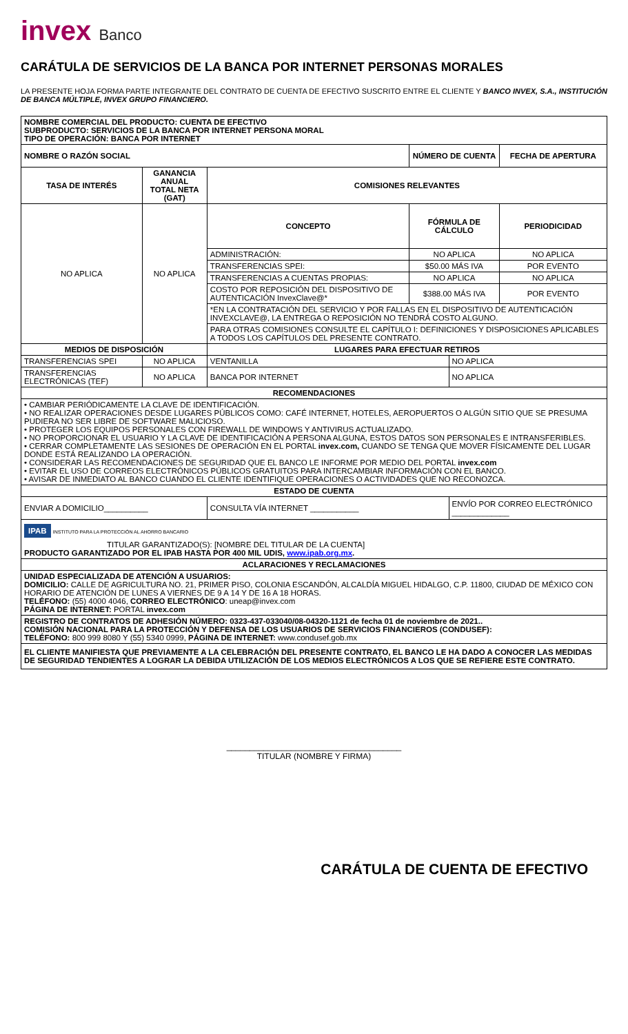invex Banco
CARÁTULA DE SERVICIOS DE LA BANCA POR INTERNET PERSONAS MORALES
LA PRESENTE HOJA FORMA PARTE INTEGRANTE DEL CONTRATO DE CUENTA DE EFECTIVO SUSCRITO ENTRE EL CLIENTE Y BANCO INVEX, S.A., INSTITUCIÓN DE BANCA MÚLTIPLE, INVEX GRUPO FINANCIERO.
| NOMBRE COMERCIAL DEL PRODUCTO: CUENTA DE EFECTIVO SUBPRODUCTO: SERVICIOS DE LA BANCA POR INTERNET PERSONA MORAL TIPO DE OPERACIÓN: BANCA POR INTERNET | | | | | |
| --- | --- | --- | --- | --- | --- |
| NOMBRE O RAZÓN SOCIAL | | | NÚMERO DE CUENTA | | FECHA DE APERTURA |
| TASA DE INTERÉS | GANANCIA ANUAL TOTAL NETA (GAT) | COMISIONES RELEVANTES | | | |
| NO APLICA | NO APLICA | CONCEPTO | FÓRMULA DE CÁLCULO | | PERIODICIDAD |
| | | ADMINISTRACIÓN: | NO APLICA | | NO APLICA |
| | | TRANSFERENCIAS SPEI: | $50.00 MÁS IVA | | POR EVENTO |
| | | TRANSFERENCIAS A CUENTAS PROPIAS: | NO APLICA | | NO APLICA |
| | | COSTO POR REPOSICIÓN DEL DISPOSITIVO DE AUTENTICACIÓN InvexClave@* | $388.00 MÁS IVA | | POR EVENTO |
| | | *EN LA CONTRATACIÓN DEL SERVICIO Y POR FALLAS EN EL DISPOSITIVO DE AUTENTICACIÓN INVEXCLAVE@, LA ENTREGA O REPOSICIÓN NO TENDRÁ COSTO ALGUNO. | | | |
| | | PARA OTRAS COMISIONES CONSULTE EL CAPÍTULO I: DEFINICIONES Y DISPOSICIONES APLICABLES A TODOS LOS CAPÍTULOS DEL PRESENTE CONTRATO. | | | |
| MEDIOS DE DISPOSICIÓN | | LUGARES PARA EFECTUAR RETIROS | | | |
| TRANSFERENCIAS SPEI | NO APLICA | VENTANILLA | | NO APLICA | |
| TRANSFERENCIAS ELECTRÓNICAS (TEF) | NO APLICA | BANCA POR INTERNET | | NO APLICA | |
| RECOMENDACIONES | | | | | |
| • CAMBIAR PERIÓDICAMENTE LA CLAVE DE IDENTIFICACIÓN. • NO REALIZAR OPERACIONES DESDE LUGARES PÚBLICOS COMO: CAFÉ INTERNET, HOTELES, AEROPUERTOS O ALGÚN SITIO QUE SE PRESUMA PUDIERA NO SER LIBRE DE SOFTWARE MALICIOSO. • PROTEGER LOS EQUIPOS PERSONALES CON FIREWALL DE WINDOWS Y ANTIVIRUS ACTUALIZADO. • NO PROPORCIONAR EL USUARIO Y LA CLAVE DE IDENTIFICACIÓN A PERSONA ALGUNA, ESTOS DATOS SON PERSONALES E INTRANSFERIBLES. • CERRAR COMPLETAMENTE LAS SESIONES DE OPERACIÓN EN EL PORTAL invex.com, CUANDO SE TENGA QUE MOVER FÍSICAMENTE DEL LUGAR DONDE ESTÁ REALIZANDO LA OPERACIÓN. • CONSIDERAR LAS RECOMENDACIONES DE SEGURIDAD QUE EL BANCO LE INFORME POR MEDIO DEL PORTAL invex.com • EVITAR EL USO DE CORREOS ELECTRÓNICOS PÚBLICOS GRATUITOS PARA INTERCAMBIAR INFORMACIÓN CON EL BANCO. • AVISAR DE INMEDIATO AL BANCO CUANDO EL CLIENTE IDENTIFIQUE OPERACIONES O ACTIVIDADES QUE NO RECONOZCA. | | | | | |
| ESTADO DE CUENTA | | | | | |
| ENVIAR A DOMICILIO__________ | | CONSULTA VÍA INTERNET ___________ | | ENVÍO POR CORREO ELECTRÓNICO _____________ | |
| IPAB INSTITUTO PARA LA PROTECCIÓN AL AHORRO BANCARIO TITULAR GARANTIZADO(S): [NOMBRE DEL TITULAR DE LA CUENTA] PRODUCTO GARANTIZADO POR EL IPAB HASTA POR 400 MIL UDIS, www.ipab.org.mx . | | | | | |
| ACLARACIONES Y RECLAMACIONES | | | | | |
| UNIDAD ESPECIALIZADA DE ATENCIÓN A USUARIOS: DOMICILIO: CALLE DE AGRICULTURA NO. 21, PRIMER PISO, COLONIA ESCANDÓN, ALCALDÍA MIGUEL HIDALGO, C.P. 11800, CIUDAD DE MÉXICO CON HORARIO DE ATENCIÓN DE LUNES A VIERNES DE 9 A 14 Y DE 16 A 18 HORAS. TELÉFONO: (55) 4000 4046, CORREO ELECTRÓNICO : uneap@invex.com PÁGINA DE INTERNET: PORTAL invex.com | | | | | |
| REGISTRO DE CONTRATOS DE ADHESIÓN NÚMERO: 0323-437-033040/08-04320-1121 de fecha 01 de noviembre de 2021.. COMISIÓN NACIONAL PARA LA PROTECCIÓN Y DEFENSA DE LOS USUARIOS DE SERVICIOS FINANCIEROS (CONDUSEF): TELÉFONO: 800 999 8080 Y (55) 5340 0999, PÁGINA DE INTERNET: www.condusef.gob.mx | | | | | |
| EL CLIENTE MANIFIESTA QUE PREVIAMENTE A LA CELEBRACIÓN DEL PRESENTE CONTRATO, EL BANCO LE HA DADO A CONOCER LAS MEDIDAS DE SEGURIDAD TENDIENTES A LOGRAR LA DEBIDA UTILIZACIÓN DE LOS MEDIOS ELECTRÓNICOS A LOS QUE SE REFIERE ESTE CONTRATO. | | | | | |
______________________________________
TITULAR (NOMBRE Y FIRMA)
CARÁTULA DE CUENTA DE EFECTIVO